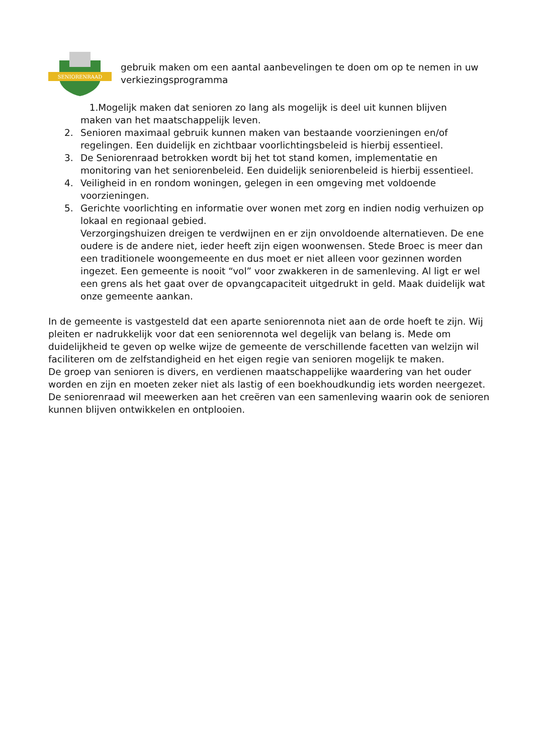SENIORENRAAD
gebruik maken om een aantal aanbevelingen te doen om op te nemen in uw verkiezingsprogramma
1.Mogelijk maken dat senioren zo lang als mogelijk is deel uit kunnen blijven
maken van het maatschappelijk leven.
2. Senioren maximaal gebruik kunnen maken van bestaande voorzieningen en/of regelingen. Een duidelijk en zichtbaar voorlichtingsbeleid is hierbij essentieel.
3. De Seniorenraad betrokken wordt bij het tot stand komen, implementatie en monitoring van het seniorenbeleid. Een duidelijk seniorenbeleid is hierbij essentieel.
4. Veiligheid in en rondom woningen, gelegen in een omgeving met voldoende voorzieningen.
5. Gerichte voorlichting en informatie over wonen met zorg en indien nodig verhuizen op lokaal en regionaal gebied.
Verzorgingshuizen dreigen te verdwijnen en er zijn onvoldoende alternatieven. De ene oudere is de andere niet, ieder heeft zijn eigen woonwensen. Stede Broec is meer dan een traditionele woongemeente en dus moet er niet alleen voor gezinnen worden ingezet. Een gemeente is nooit “vol” voor zwakkeren in de samenleving. Al ligt er wel een grens als het gaat over de opvangcapaciteit uitgedrukt in geld. Maak duidelijk wat onze gemeente aankan.
In de gemeente is vastgesteld dat een aparte seniorennota niet aan de orde hoeft te zijn. Wij pleiten er nadrukkelijk voor dat een seniorennota wel degelijk van belang is. Mede om duidelijkheid te geven op welke wijze de gemeente de verschillende facetten van welzijn wil faciliteren om de zelfstandigheid en het eigen regie van senioren mogelijk te maken.
De groep van senioren is divers, en verdienen maatschappelijke waardering van het ouder worden en zijn en moeten zeker niet als lastig of een boekhoudkundig iets worden neergezet. De seniorenraad wil meewerken aan het creëren van een samenleving waarin ook de senioren kunnen blijven ontwikkelen en ontplooien.